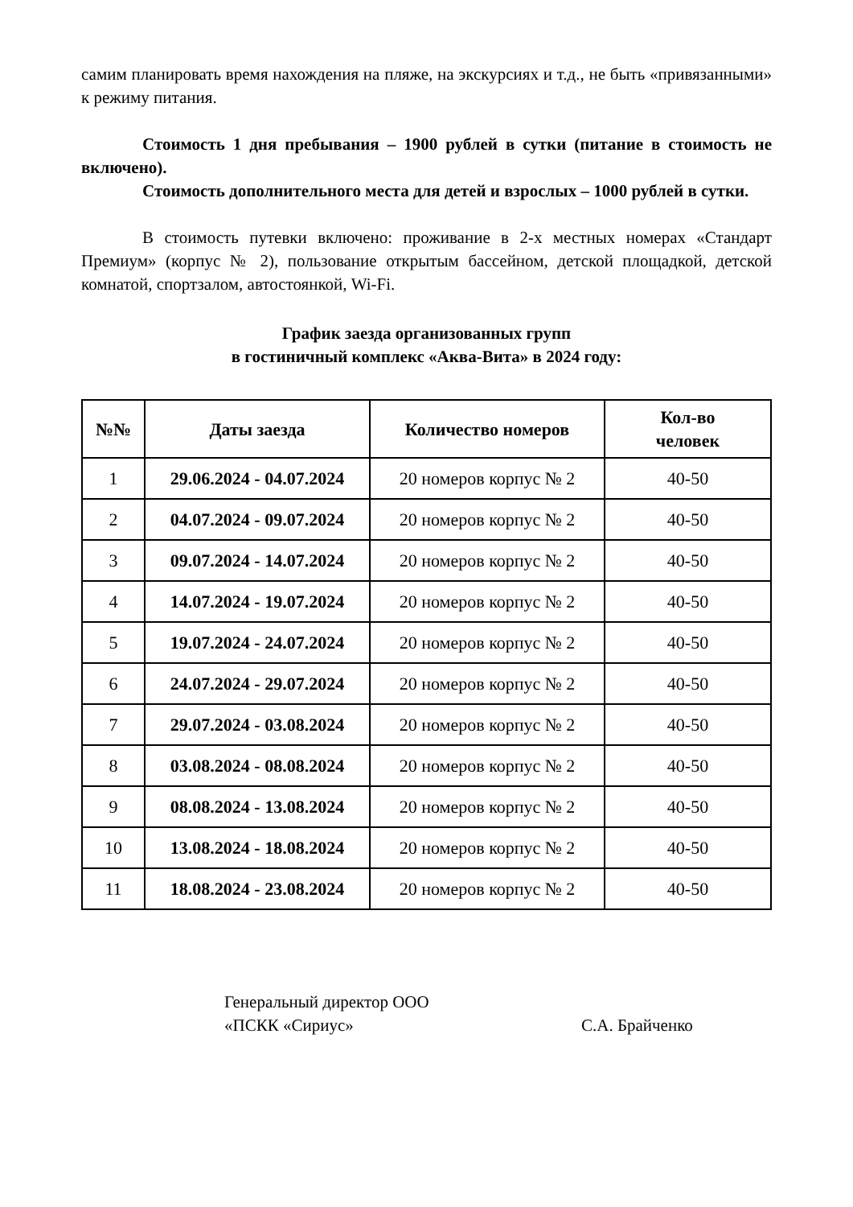самим планировать время нахождения на пляже, на экскурсиях и т.д., не быть «привязанными» к режиму питания.
Стоимость 1 дня пребывания – 1900 рублей в сутки (питание в стоимость не включено).
Стоимость дополнительного места для детей и взрослых – 1000 рублей в сутки.
В стоимость путевки включено: проживание в 2-х местных номерах «Стандарт Премиум» (корпус № 2), пользование открытым бассейном, детской площадкой, детской комнатой, спортзалом, автостоянкой, Wi-Fi.
График заезда организованных групп
в гостиничный комплекс «Аква-Вита» в 2024 году:
| №№ | Даты заезда | Количество номеров | Кол-во человек |
| --- | --- | --- | --- |
| 1 | 29.06.2024 - 04.07.2024 | 20 номеров корпус № 2 | 40-50 |
| 2 | 04.07.2024 - 09.07.2024 | 20 номеров корпус № 2 | 40-50 |
| 3 | 09.07.2024 - 14.07.2024 | 20 номеров корпус № 2 | 40-50 |
| 4 | 14.07.2024 - 19.07.2024 | 20 номеров корпус № 2 | 40-50 |
| 5 | 19.07.2024 - 24.07.2024 | 20 номеров корпус № 2 | 40-50 |
| 6 | 24.07.2024 - 29.07.2024 | 20 номеров корпус № 2 | 40-50 |
| 7 | 29.07.2024 - 03.08.2024 | 20 номеров корпус № 2 | 40-50 |
| 8 | 03.08.2024 - 08.08.2024 | 20 номеров корпус № 2 | 40-50 |
| 9 | 08.08.2024 - 13.08.2024 | 20 номеров корпус № 2 | 40-50 |
| 10 | 13.08.2024 - 18.08.2024 | 20 номеров корпус № 2 | 40-50 |
| 11 | 18.08.2024 - 23.08.2024 | 20 номеров корпус № 2 | 40-50 |
Генеральный директор ООО
«ПСКК «Сириус»
С.А. Брайченко